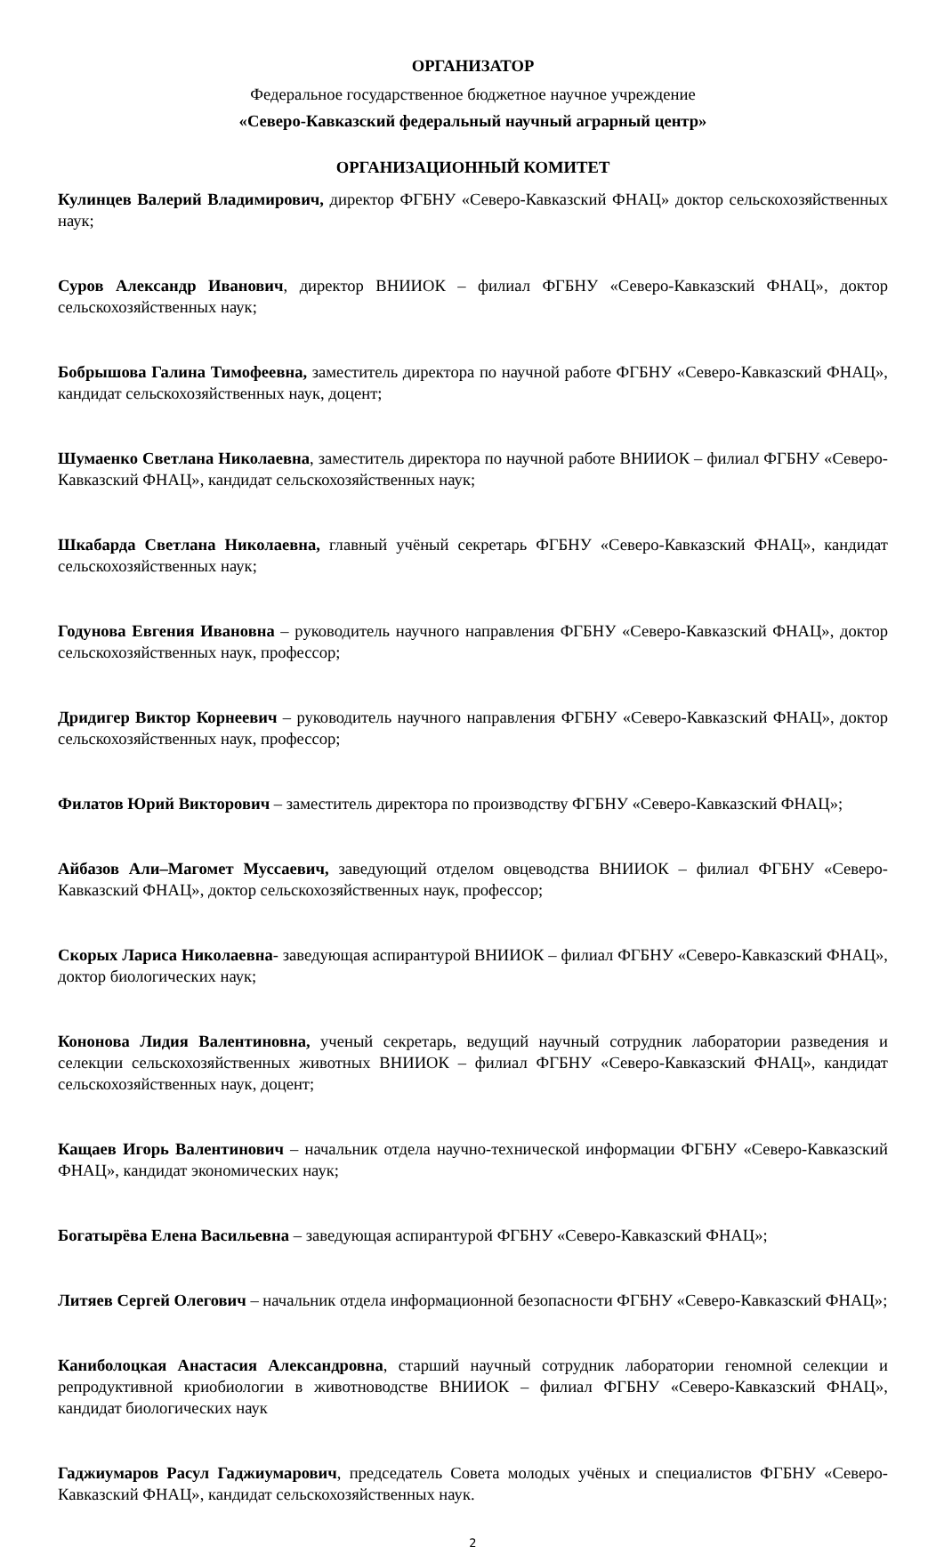ОРГАНИЗАТОР
Федеральное государственное бюджетное научное учреждение
«Северо-Кавказский федеральный научный аграрный центр»
ОРГАНИЗАЦИОННЫЙ КОМИТЕТ
Кулинцев Валерий Владимирович, директор ФГБНУ «Северо-Кавказский ФНАЦ» доктор сельскохозяйственных наук;
Суров Александр Иванович, директор ВНИИОК – филиал ФГБНУ «Северо-Кавказский ФНАЦ», доктор сельскохозяйственных наук;
Бобрышова Галина Тимофеевна, заместитель директора по научной работе ФГБНУ «Северо-Кавказский ФНАЦ», кандидат сельскохозяйственных наук, доцент;
Шумаенко Светлана Николаевна, заместитель директора по научной работе ВНИИОК – филиал ФГБНУ «Северо-Кавказский ФНАЦ», кандидат сельскохозяйственных наук;
Шкабарда Светлана Николаевна, главный учёный секретарь ФГБНУ «Северо-Кавказский ФНАЦ», кандидат сельскохозяйственных наук;
Годунова Евгения Ивановна – руководитель научного направления ФГБНУ «Северо-Кавказский ФНАЦ», доктор сельскохозяйственных наук, профессор;
Дридигер Виктор Корнеевич – руководитель научного направления ФГБНУ «Северо-Кавказский ФНАЦ», доктор сельскохозяйственных наук, профессор;
Филатов Юрий Викторович – заместитель директора по производству ФГБНУ «Северо-Кавказский ФНАЦ»;
Айбазов Али–Магомет Муссаевич, заведующий отделом овцеводства ВНИИОК – филиал ФГБНУ «Северо-Кавказский ФНАЦ», доктор сельскохозяйственных наук, профессор;
Скорых Лариса Николаевна- заведующая аспирантурой ВНИИОК – филиал ФГБНУ «Северо-Кавказский ФНАЦ», доктор биологических наук;
Кононова Лидия Валентиновна, ученый секретарь, ведущий научный сотрудник лаборатории разведения и селекции сельскохозяйственных животных ВНИИОК – филиал ФГБНУ «Северо-Кавказский ФНАЦ», кандидат сельскохозяйственных наук, доцент;
Кащаев Игорь Валентинович – начальник отдела научно-технической информации ФГБНУ «Северо-Кавказский ФНАЦ», кандидат экономических наук;
Богатырёва Елена Васильевна – заведующая аспирантурой ФГБНУ «Северо-Кавказский ФНАЦ»;
Литяев Сергей Олегович – начальник отдела информационной безопасности ФГБНУ «Северо-Кавказский ФНАЦ»;
Каниболоцкая Анастасия Александровна, старший научный сотрудник лаборатории геномной селекции и репродуктивной криобиологии в животноводстве ВНИИОК – филиал ФГБНУ «Северо-Кавказский ФНАЦ», кандидат биологических наук
Гаджиумаров Расул Гаджиумарович, председатель Совета молодых учёных и специалистов ФГБНУ «Северо-Кавказский ФНАЦ», кандидат сельскохозяйственных наук.
2